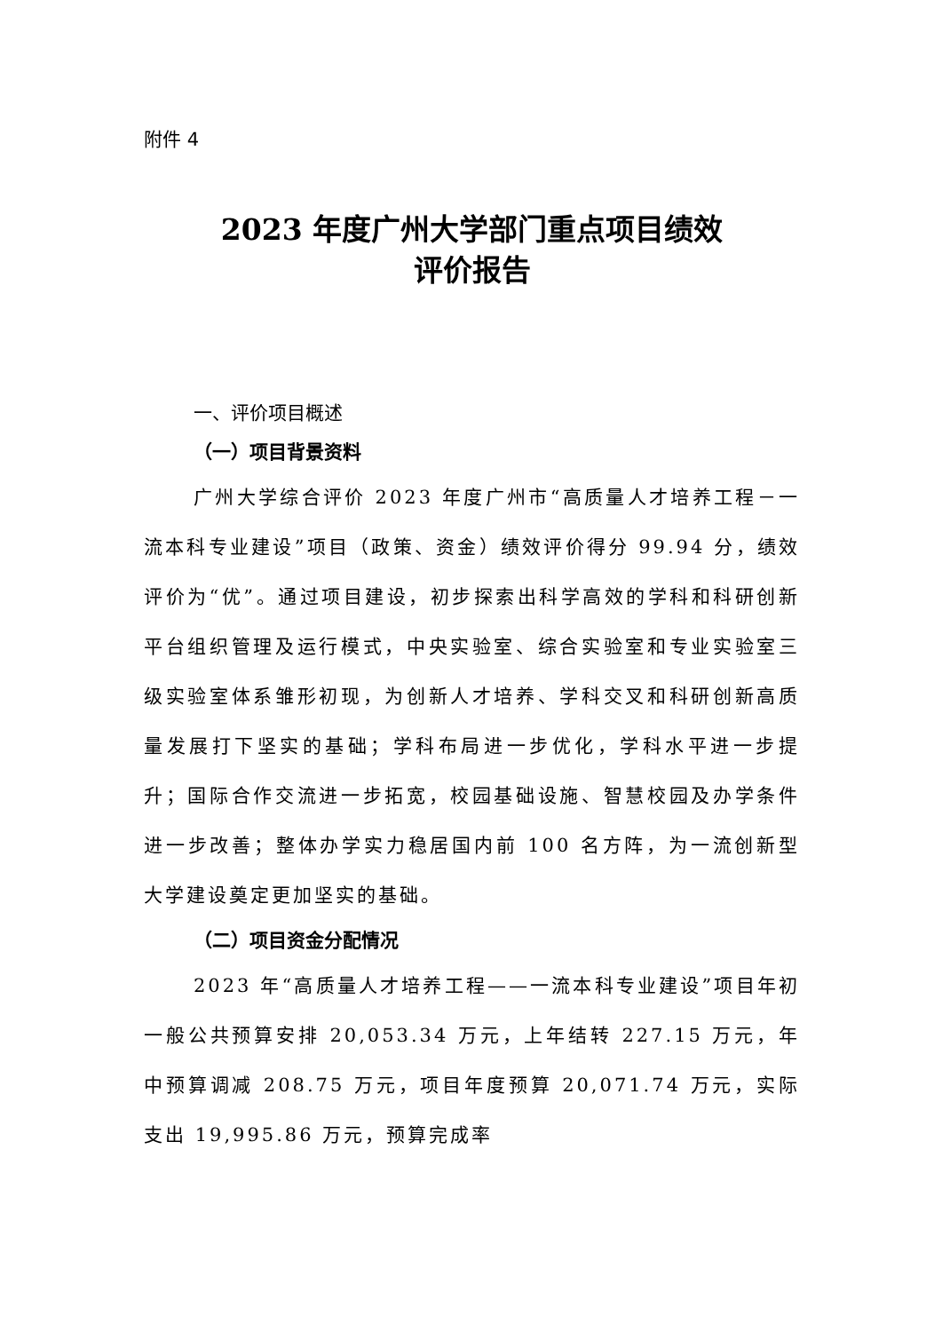附件 4
2023 年度广州大学部门重点项目绩效
评价报告
一、评价项目概述
（一）项目背景资料
广州大学综合评价 2023 年度广州市“高质量人才培养工程－一流本科专业建设”项目（政策、资金）绩效评价得分 99.94 分，绩效评价为“优”。通过项目建设，初步探索出科学高效的学科和科研创新平台组织管理及运行模式，中央实验室、综合实验室和专业实验室三级实验室体系雏形初现，为创新人才培养、学科交叉和科研创新高质量发展打下坚实的基础；学科布局进一步优化，学科水平进一步提升；国际合作交流进一步拓宽，校园基础设施、智慧校园及办学条件进一步改善；整体办学实力稳居国内前 100 名方阵，为一流创新型大学建设奠定更加坚实的基础。
（二）项目资金分配情况
2023 年“高质量人才培养工程——一流本科专业建设”项目年初一般公共预算安排 20,053.34 万元，上年结转 227.15 万元，年中预算调减 208.75 万元，项目年度预算 20,071.74 万元，实际支出 19,995.86 万元，预算完成率